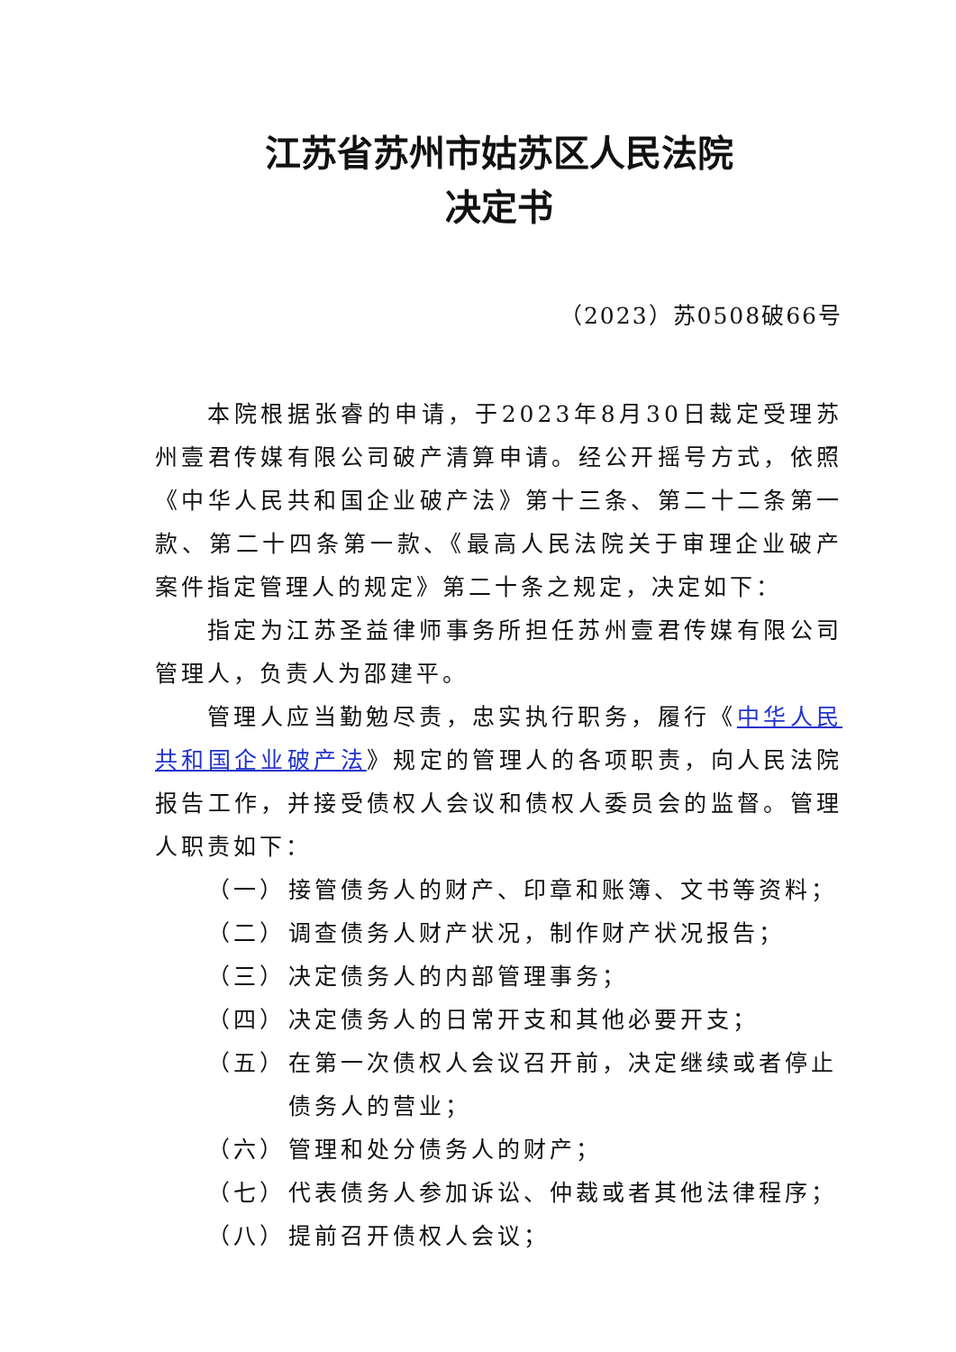江苏省苏州市姑苏区人民法院
决定书
（2023）苏0508破66号
本院根据张睿的申请，于2023年8月30日裁定受理苏州壹君传媒有限公司破产清算申请。经公开摇号方式，依照《中华人民共和国企业破产法》第十三条、第二十二条第一款、第二十四条第一款、《最高人民法院关于审理企业破产案件指定管理人的规定》第二十条之规定，决定如下：
指定为江苏圣益律师事务所担任苏州壹君传媒有限公司管理人，负责人为邵建平。
管理人应当勤勉尽责，忠实执行职务，履行《中华人民共和国企业破产法》规定的管理人的各项职责，向人民法院报告工作，并接受债权人会议和债权人委员会的监督。管理人职责如下：
（一） 接管债务人的财产、印章和账簿、文书等资料；
（二） 调查债务人财产状况，制作财产状况报告；
（三） 决定债务人的内部管理事务；
（四） 决定债务人的日常开支和其他必要开支；
（五） 在第一次债权人会议召开前，决定继续或者停止债务人的营业；
（六） 管理和处分债务人的财产；
（七） 代表债务人参加诉讼、仲裁或者其他法律程序；
（八） 提前召开债权人会议；